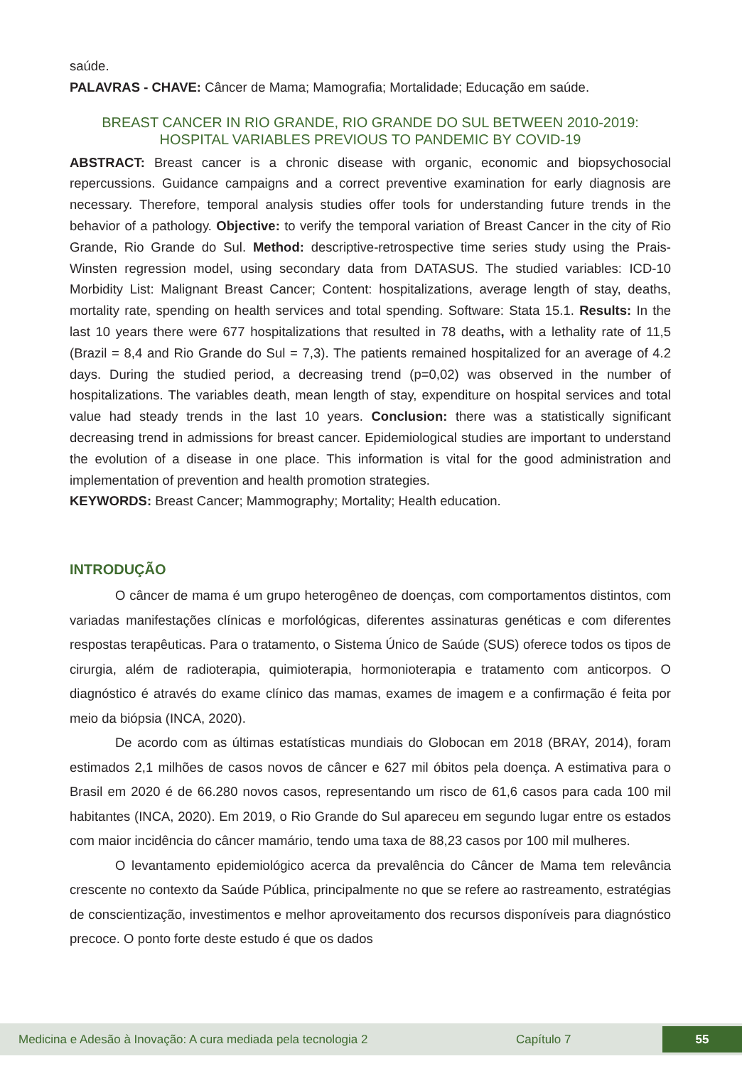saúde.
PALAVRAS - CHAVE: Câncer de Mama; Mamografia; Mortalidade; Educação em saúde.
BREAST CANCER IN RIO GRANDE, RIO GRANDE DO SUL BETWEEN 2010-2019: HOSPITAL VARIABLES PREVIOUS TO PANDEMIC BY COVID-19
ABSTRACT: Breast cancer is a chronic disease with organic, economic and biopsychosocial repercussions. Guidance campaigns and a correct preventive examination for early diagnosis are necessary. Therefore, temporal analysis studies offer tools for understanding future trends in the behavior of a pathology. Objective: to verify the temporal variation of Breast Cancer in the city of Rio Grande, Rio Grande do Sul. Method: descriptive-retrospective time series study using the Prais-Winsten regression model, using secondary data from DATASUS. The studied variables: ICD-10 Morbidity List: Malignant Breast Cancer; Content: hospitalizations, average length of stay, deaths, mortality rate, spending on health services and total spending. Software: Stata 15.1. Results: In the last 10 years there were 677 hospitalizations that resulted in 78 deaths, with a lethality rate of 11,5 (Brazil = 8,4 and Rio Grande do Sul = 7,3). The patients remained hospitalized for an average of 4.2 days. During the studied period, a decreasing trend (p=0,02) was observed in the number of hospitalizations. The variables death, mean length of stay, expenditure on hospital services and total value had steady trends in the last 10 years. Conclusion: there was a statistically significant decreasing trend in admissions for breast cancer. Epidemiological studies are important to understand the evolution of a disease in one place. This information is vital for the good administration and implementation of prevention and health promotion strategies.
KEYWORDS: Breast Cancer; Mammography; Mortality; Health education.
INTRODUÇÃO
O câncer de mama é um grupo heterogêneo de doenças, com comportamentos distintos, com variadas manifestações clínicas e morfológicas, diferentes assinaturas genéticas e com diferentes respostas terapêuticas. Para o tratamento, o Sistema Único de Saúde (SUS) oferece todos os tipos de cirurgia, além de radioterapia, quimioterapia, hormonioterapia e tratamento com anticorpos. O diagnóstico é através do exame clínico das mamas, exames de imagem e a confirmação é feita por meio da biópsia (INCA, 2020).
De acordo com as últimas estatísticas mundiais do Globocan em 2018 (BRAY, 2014), foram estimados 2,1 milhões de casos novos de câncer e 627 mil óbitos pela doença. A estimativa para o Brasil em 2020 é de 66.280 novos casos, representando um risco de 61,6 casos para cada 100 mil habitantes (INCA, 2020). Em 2019, o Rio Grande do Sul apareceu em segundo lugar entre os estados com maior incidência do câncer mamário, tendo uma taxa de 88,23 casos por 100 mil mulheres.
O levantamento epidemiológico acerca da prevalência do Câncer de Mama tem relevância crescente no contexto da Saúde Pública, principalmente no que se refere ao rastreamento, estratégias de conscientização, investimentos e melhor aproveitamento dos recursos disponíveis para diagnóstico precoce. O ponto forte deste estudo é que os dados
Medicina e Adesão à Inovação: A cura mediada pela tecnologia 2 Capítulo 7 55